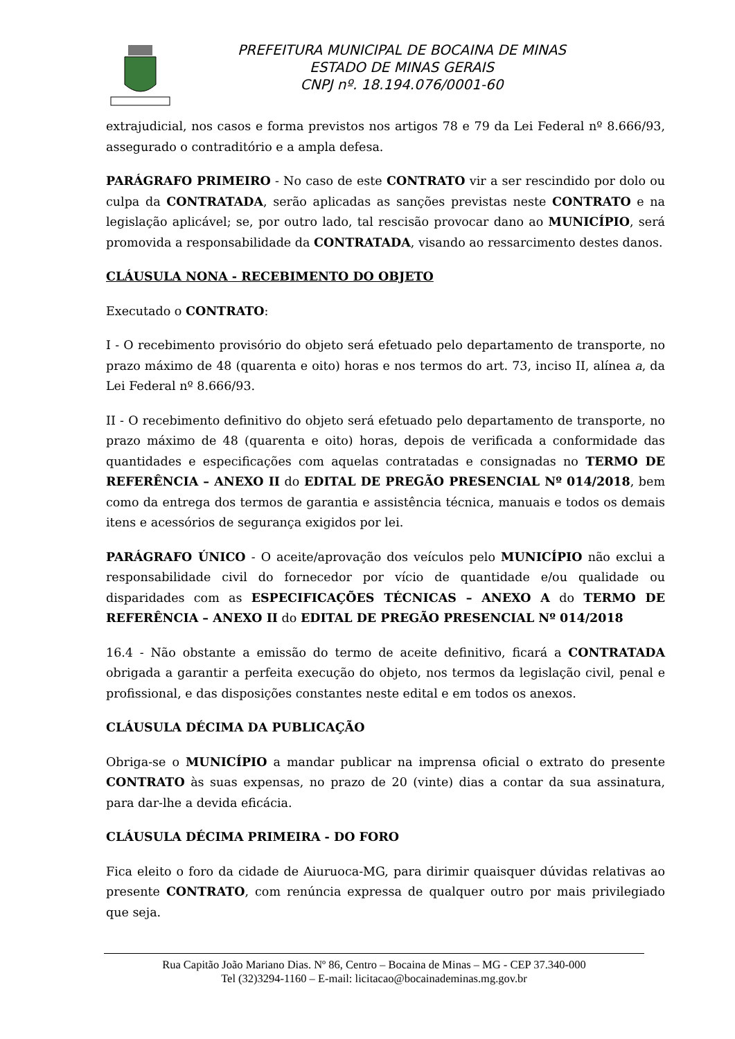PREFEITURA MUNICIPAL DE BOCAINA DE MINAS
ESTADO DE MINAS GERAIS
CNPJ nº. 18.194.076/0001-60
extrajudicial, nos casos e forma previstos nos artigos 78 e 79 da Lei Federal nº 8.666/93, assegurado o contraditório e a ampla defesa.
PARÁGRAFO PRIMEIRO - No caso de este CONTRATO vir a ser rescindido por dolo ou culpa da CONTRATADA, serão aplicadas as sanções previstas neste CONTRATO e na legislação aplicável; se, por outro lado, tal rescisão provocar dano ao MUNICÍPIO, será promovida a responsabilidade da CONTRATADA, visando ao ressarcimento destes danos.
CLÁUSULA NONA - RECEBIMENTO DO OBJETO
Executado o CONTRATO:
I - O recebimento provisório do objeto será efetuado pelo departamento de transporte, no prazo máximo de 48 (quarenta e oito) horas e nos termos do art. 73, inciso II, alínea a, da Lei Federal nº 8.666/93.
II - O recebimento definitivo do objeto será efetuado pelo departamento de transporte, no prazo máximo de 48 (quarenta e oito) horas, depois de verificada a conformidade das quantidades e especificações com aquelas contratadas e consignadas no TERMO DE REFERÊNCIA – ANEXO II do EDITAL DE PREGÃO PRESENCIAL Nº 014/2018, bem como da entrega dos termos de garantia e assistência técnica, manuais e todos os demais itens e acessórios de segurança exigidos por lei.
PARÁGRAFO ÚNICO - O aceite/aprovação dos veículos pelo MUNICÍPIO não exclui a responsabilidade civil do fornecedor por vício de quantidade e/ou qualidade ou disparidades com as ESPECIFICAÇÕES TÉCNICAS – ANEXO A do TERMO DE REFERÊNCIA – ANEXO II do EDITAL DE PREGÃO PRESENCIAL Nº 014/2018
16.4 - Não obstante a emissão do termo de aceite definitivo, ficará a CONTRATADA obrigada a garantir a perfeita execução do objeto, nos termos da legislação civil, penal e profissional, e das disposições constantes neste edital e em todos os anexos.
CLÁUSULA DÉCIMA DA PUBLICAÇÃO
Obriga-se o MUNICÍPIO a mandar publicar na imprensa oficial o extrato do presente CONTRATO às suas expensas, no prazo de 20 (vinte) dias a contar da sua assinatura, para dar-lhe a devida eficácia.
CLÁUSULA DÉCIMA PRIMEIRA - DO FORO
Fica eleito o foro da cidade de Aiuruoca-MG, para dirimir quaisquer dúvidas relativas ao presente CONTRATO, com renúncia expressa de qualquer outro por mais privilegiado que seja.
Rua Capitão João Mariano Dias. Nº 86, Centro – Bocaina de Minas – MG - CEP 37.340-000
Tel (32)3294-1160 – E-mail: licitacao@bocainademinas.mg.gov.br